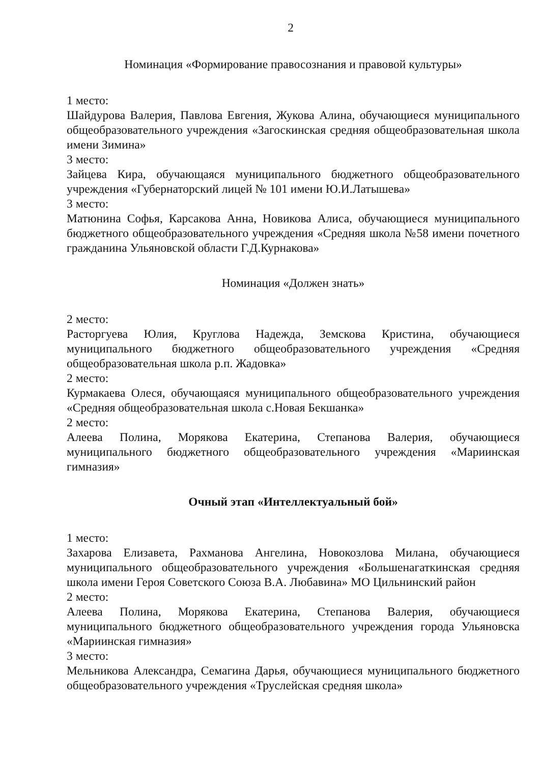2
Номинация «Формирование правосознания и правовой культуры»
1 место:
Шайдурова Валерия, Павлова Евгения, Жукова Алина, обучающиеся муниципального общеобразовательного учреждения «Загоскинская средняя общеобразовательная школа имени Зимина»
3 место:
Зайцева Кира, обучающаяся муниципального бюджетного общеобразовательного учреждения «Губернаторский лицей № 101 имени Ю.И.Латышева»
3 место:
Матюнина Софья, Карсакова Анна, Новикова Алиса, обучающиеся муниципального бюджетного общеобразовательного учреждения «Средняя школа №58 имени почетного гражданина Ульяновской области Г.Д.Курнакова»
Номинация «Должен знать»
2 место:
Расторгуева Юлия, Круглова Надежда, Земскова Кристина, обучающиеся муниципального бюджетного общеобразовательного учреждения «Средняя общеобразовательная школа р.п. Жадовка»
2 место:
Курмакаева Олеся, обучающаяся муниципального общеобразовательного учреждения «Средняя общеобразовательная школа с.Новая Бекшанка»
2 место:
Алеева Полина, Морякова Екатерина, Степанова Валерия, обучающиеся муниципального бюджетного общеобразовательного учреждения «Мариинская гимназия»
Очный этап «Интеллектуальный бой»
1 место:
Захарова Елизавета, Рахманова Ангелина, Новокозлова Милана, обучающиеся муниципального общеобразовательного учреждения «Большенагаткинская средняя школа имени Героя Советского Союза В.А. Любавина» МО Цильнинский район
2 место:
Алеева Полина, Морякова Екатерина, Степанова Валерия, обучающиеся муниципального бюджетного общеобразовательного учреждения города Ульяновска «Мариинская гимназия»
3 место:
Мельникова Александра, Семагина Дарья, обучающиеся муниципального бюджетного общеобразовательного учреждения «Труслейская средняя школа»